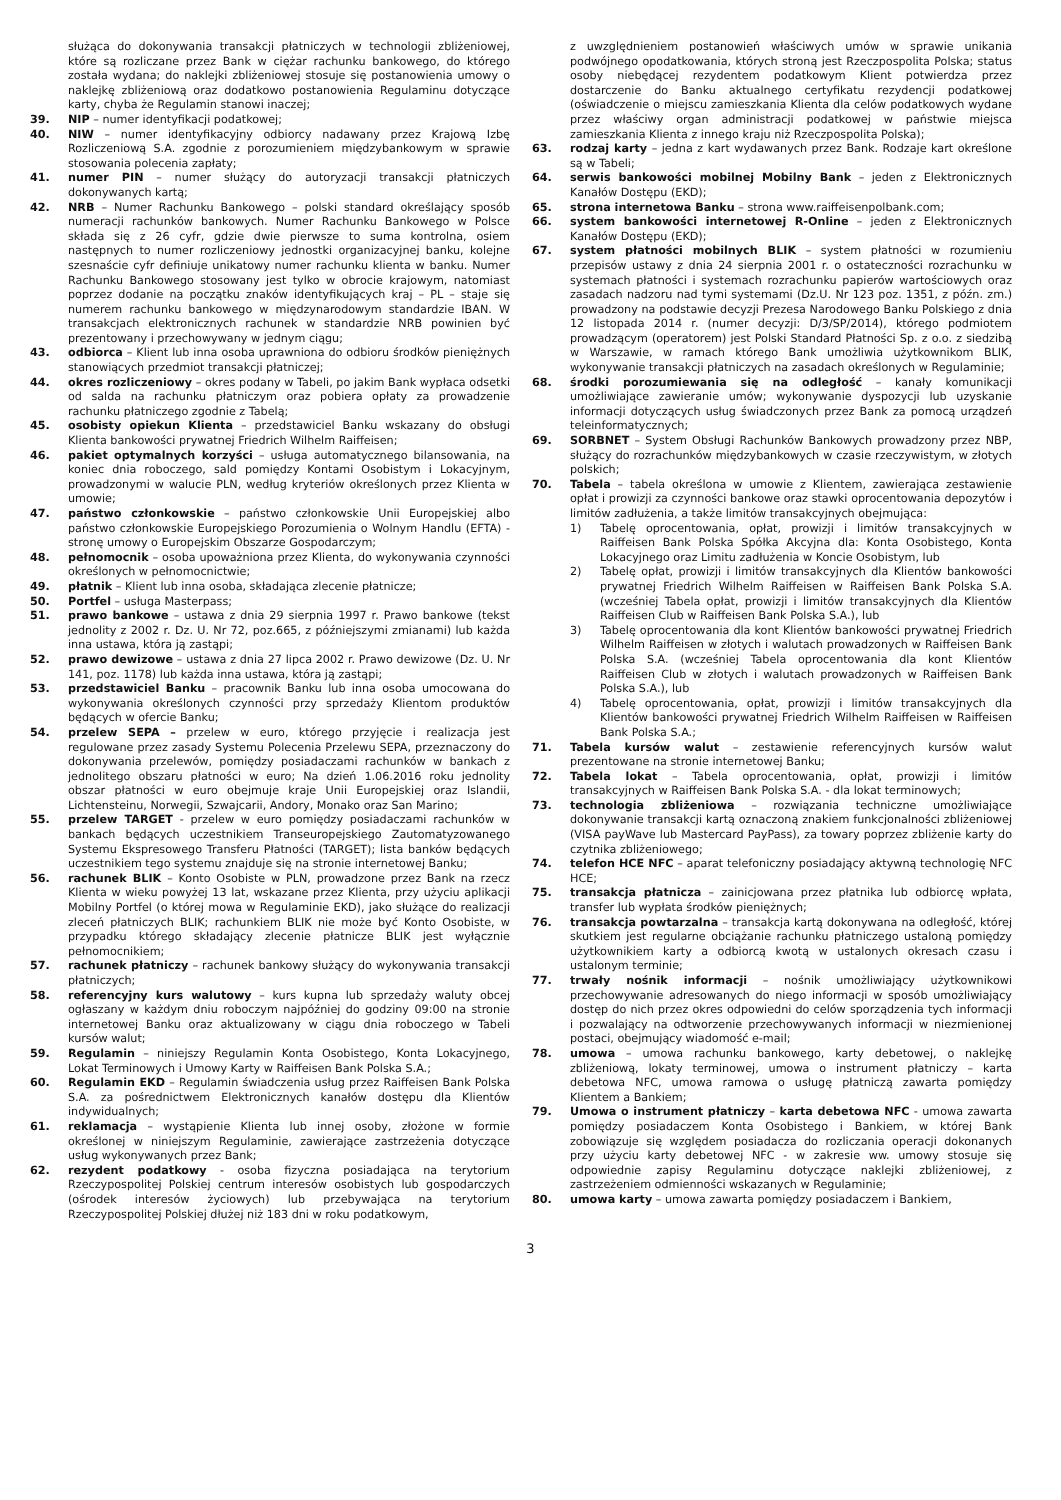służąca do dokonywania transakcji płatniczych w technologii zbliżeniowej, które są rozliczane przez Bank w ciężar rachunku bankowego, do którego została wydana; do naklejki zbliżeniowej stosuje się postanowienia umowy o naklejkę zbliżeniową oraz dodatkowo postanowienia Regulaminu dotyczące karty, chyba że Regulamin stanowi inaczej;
39. NIP – numer identyfikacji podatkowej;
40. NIW – numer identyfikacyjny odbiorcy nadawany przez Krajową Izbę Rozliczeniową S.A. zgodnie z porozumieniem międzybankowym w sprawie stosowania polecenia zapłaty;
41. numer PIN – numer służący do autoryzacji transakcji płatniczych dokonywanych kartą;
42. NRB – Numer Rachunku Bankowego – polski standard określający sposób numeracji rachunków bankowych. Numer Rachunku Bankowego w Polsce składa się z 26 cyfr, gdzie dwie pierwsze to suma kontrolna, osiem następnych to numer rozliczeniowy jednostki organizacyjnej banku, kolejne szesnaście cyfr definiuje unikatowy numer rachunku klienta w banku. Numer Rachunku Bankowego stosowany jest tylko w obrocie krajowym, natomiast poprzez dodanie na początku znaków identyfikujących kraj – PL – staje się numerem rachunku bankowego w międzynarodowym standardzie IBAN. W transakcjach elektronicznych rachunek w standardzie NRB powinien być prezentowany i przechowywany w jednym ciągu;
43. odbiorca – Klient lub inna osoba uprawniona do odbioru środków pieniężnych stanowiących przedmiot transakcji płatniczej;
44. okres rozliczeniowy – okres podany w Tabeli, po jakim Bank wypłaca odsetki od salda na rachunku płatniczym oraz pobiera opłaty za prowadzenie rachunku płatniczego zgodnie z Tabelą;
45. osobisty opiekun Klienta – przedstawiciel Banku wskazany do obsługi Klienta bankowości prywatnej Friedrich Wilhelm Raiffeisen;
46. pakiet optymalnych korzyści – usługa automatycznego bilansowania, na koniec dnia roboczego, sald pomiędzy Kontami Osobistym i Lokacyjnym, prowadzonymi w walucie PLN, według kryteriów określonych przez Klienta w umowie;
47. państwo członkowskie – państwo członkowskie Unii Europejskiej albo państwo członkowskie Europejskiego Porozumienia o Wolnym Handlu (EFTA) - stronę umowy o Europejskim Obszarze Gospodarczym;
48. pełnomocnik – osoba upoważniona przez Klienta, do wykonywania czynności określonych w pełnomocnictwie;
49. płatnik – Klient lub inna osoba, składająca zlecenie płatnicze;
50. Portfel – usługa Masterpass;
51. prawo bankowe – ustawa z dnia 29 sierpnia 1997 r. Prawo bankowe (tekst jednolity z 2002 r. Dz. U. Nr 72, poz.665, z późniejszymi zmianami) lub każda inna ustawa, która ją zastąpi;
52. prawo dewizowe – ustawa z dnia 27 lipca 2002 r. Prawo dewizowe (Dz. U. Nr 141, poz. 1178) lub każda inna ustawa, która ją zastąpi;
53. przedstawiciel Banku – pracownik Banku lub inna osoba umocowana do wykonywania określonych czynności przy sprzedaży Klientom produktów będących w ofercie Banku;
54. przelew SEPA – przelew w euro, którego przyjęcie i realizacja jest regulowane przez zasady Systemu Polecenia Przelewu SEPA, przeznaczony do dokonywania przelewów, pomiędzy posiadaczami rachunków w bankach z jednolitego obszaru płatności w euro; Na dzień 1.06.2016 roku jednolity obszar płatności w euro obejmuje kraje Unii Europejskiej oraz Islandii, Lichtensteinu, Norwegii, Szwajcarii, Andory, Monako oraz San Marino;
55. przelew TARGET - przelew w euro pomiędzy posiadaczami rachunków w bankach będących uczestnikiem Transeuropejskiego Zautomatyzowanego Systemu Ekspresowego Transferu Płatności (TARGET); lista banków będących uczestnikiem tego systemu znajduje się na stronie internetowej Banku;
56. rachunek BLIK – Konto Osobiste w PLN, prowadzone przez Bank na rzecz Klienta w wieku powyżej 13 lat, wskazane przez Klienta, przy użyciu aplikacji Mobilny Portfel (o której mowa w Regulaminie EKD), jako służące do realizacji zleceń płatniczych BLIK; rachunkiem BLIK nie może być Konto Osobiste, w przypadku którego składający zlecenie płatnicze BLIK jest wyłącznie pełnomocnikiem;
57. rachunek płatniczy – rachunek bankowy służący do wykonywania transakcji płatniczych;
58. referencyjny kurs walutowy – kurs kupna lub sprzedaży waluty obcej ogłaszany w każdym dniu roboczym najpóźniej do godziny 09:00 na stronie internetowej Banku oraz aktualizowany w ciągu dnia roboczego w Tabeli kursów walut;
59. Regulamin – niniejszy Regulamin Konta Osobistego, Konta Lokacyjnego, Lokat Terminowych i Umowy Karty w Raiffeisen Bank Polska S.A.;
60. Regulamin EKD – Regulamin świadczenia usług przez Raiffeisen Bank Polska S.A. za pośrednictwem Elektronicznych kanałów dostępu dla Klientów indywidualnych;
61. reklamacja – wystąpienie Klienta lub innej osoby, złożone w formie określonej w niniejszym Regulaminie, zawierające zastrzeżenia dotyczące usług wykonywanych przez Bank;
62. rezydent podatkowy - osoba fizyczna posiadająca na terytorium Rzeczypospolitej Polskiej centrum interesów osobistych lub gospodarczych (ośrodek interesów życiowych) lub przebywająca na terytorium Rzeczypospolitej Polskiej dłużej niż 183 dni w roku podatkowym,
z uwzględnieniem postanowień właściwych umów w sprawie unikania podwójnego opodatkowania, których stroną jest Rzeczpospolita Polska; status osoby niebędącej rezydentem podatkowym Klient potwierdza przez dostarczenie do Banku aktualnego certyfikatu rezydencji podatkowej (oświadczenie o miejscu zamieszkania Klienta dla celów podatkowych wydane przez właściwy organ administracji podatkowej w państwie miejsca zamieszkania Klienta z innego kraju niż Rzeczpospolita Polska);
63. rodzaj karty – jedna z kart wydawanych przez Bank. Rodzaje kart określone są w Tabeli;
64. serwis bankowości mobilnej Mobilny Bank – jeden z Elektronicznych Kanałów Dostępu (EKD);
65. strona internetowa Banku – strona www.raiffeisenpolbank.com;
66. system bankowości internetowej R-Online – jeden z Elektronicznych Kanałów Dostępu (EKD);
67. system płatności mobilnych BLIK – system płatności w rozumieniu przepisów ustawy z dnia 24 sierpnia 2001 r. o ostateczności rozrachunku w systemach płatności i systemach rozrachunku papierów wartościowych oraz zasadach nadzoru nad tymi systemami (Dz.U. Nr 123 poz. 1351, z późn. zm.) prowadzony na podstawie decyzji Prezesa Narodowego Banku Polskiego z dnia 12 listopada 2014 r. (numer decyzji: D/3/SP/2014), którego podmiotem prowadzącym (operatorem) jest Polski Standard Płatności Sp. z o.o. z siedzibą w Warszawie, w ramach którego Bank umożliwia użytkownikom BLIK, wykonywanie transakcji płatniczych na zasadach określonych w Regulaminie;
68. środki porozumiewania się na odległość – kanały komunikacji umożliwiające zawieranie umów; wykonywanie dyspozycji lub uzyskanie informacji dotyczących usług świadczonych przez Bank za pomocą urządzeń teleinformatycznych;
69. SORBNET – System Obsługi Rachunków Bankowych prowadzony przez NBP, służący do rozrachunków międzybankowych w czasie rzeczywistym, w złotych polskich;
70. Tabela – tabela określona w umowie z Klientem, zawierająca zestawienie opłat i prowizji za czynności bankowe oraz stawki oprocentowania depozytów i limitów zadłużenia, a także limitów transakcyjnych obejmująca:
1) Tabelę oprocentowania, opłat, prowizji i limitów transakcyjnych w Raiffeisen Bank Polska Spółka Akcyjna dla: Konta Osobistego, Konta Lokacyjnego oraz Limitu zadłużenia w Koncie Osobistym, lub
2) Tabelę opłat, prowizji i limitów transakcyjnych dla Klientów bankowości prywatnej Friedrich Wilhelm Raiffeisen w Raiffeisen Bank Polska S.A. (wcześniej Tabela opłat, prowizji i limitów transakcyjnych dla Klientów Raiffeisen Club w Raiffeisen Bank Polska S.A.), lub
3) Tabelę oprocentowania dla kont Klientów bankowości prywatnej Friedrich Wilhelm Raiffeisen w złotych i walutach prowadzonych w Raiffeisen Bank Polska S.A. (wcześniej Tabela oprocentowania dla kont Klientów Raiffeisen Club w złotych i walutach prowadzonych w Raiffeisen Bank Polska S.A.), lub
4) Tabelę oprocentowania, opłat, prowizji i limitów transakcyjnych dla Klientów bankowości prywatnej Friedrich Wilhelm Raiffeisen w Raiffeisen Bank Polska S.A.;
71. Tabela kursów walut – zestawienie referencyjnych kursów walut prezentowane na stronie internetowej Banku;
72. Tabela lokat – Tabela oprocentowania, opłat, prowizji i limitów transakcyjnych w Raiffeisen Bank Polska S.A. - dla lokat terminowych;
73. technologia zbliżeniowa – rozwiązania techniczne umożliwiające dokonywanie transakcji kartą oznaczoną znakiem funkcjonalności zbliżeniowej (VISA payWave lub Mastercard PayPass), za towary poprzez zbliżenie karty do czytnika zbliżeniowego;
74. telefon HCE NFC – aparat telefoniczny posiadający aktywną technologię NFC HCE;
75. transakcja płatnicza – zainicjowana przez płatnika lub odbiorcę wpłata, transfer lub wypłata środków pieniężnych;
76. transakcja powtarzalna – transakcja kartą dokonywana na odległość, której skutkiem jest regularne obciążanie rachunku płatniczego ustaloną pomiędzy użytkownikiem karty a odbiorcą kwotą w ustalonych okresach czasu i ustalonym terminie;
77. trwały nośnik informacji – nośnik umożliwiający użytkownikowi przechowywanie adresowanych do niego informacji w sposób umożliwiający dostęp do nich przez okres odpowiedni do celów sporządzenia tych informacji i pozwalający na odtworzenie przechowywanych informacji w niezmienionej postaci, obejmujący wiadomość e-mail;
78. umowa – umowa rachunku bankowego, karty debetowej, o naklejkę zbliżeniową, lokaty terminowej, umowa o instrument płatniczy – karta debetowa NFC, umowa ramowa o usługę płatniczą zawarta pomiędzy Klientem a Bankiem;
79. Umowa o instrument płatniczy – karta debetowa NFC - umowa zawarta pomiędzy posiadaczem Konta Osobistego i Bankiem, w której Bank zobowiązuje się względem posiadacza do rozliczania operacji dokonanych przy użyciu karty debetowej NFC - w zakresie ww. umowy stosuje się odpowiednie zapisy Regulaminu dotyczące naklejki zbliżeniowej, z zastrzeżeniem odmienności wskazanych w Regulaminie;
80. umowa karty – umowa zawarta pomiędzy posiadaczem i Bankiem,
3